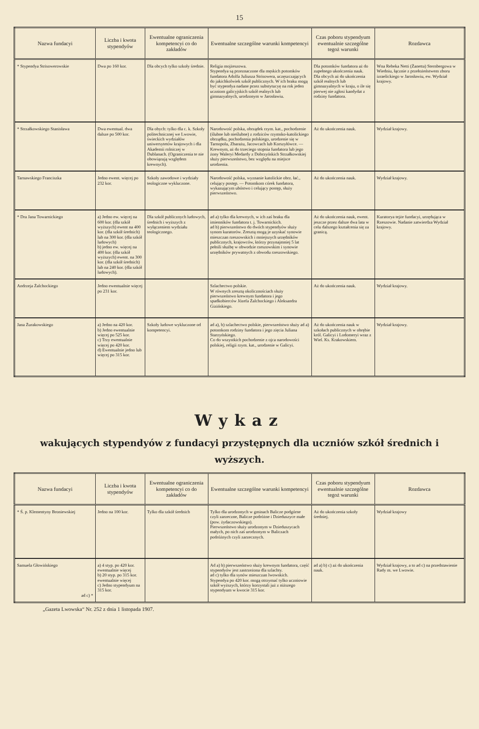15
| Nazwa fundacyi | Liczba i kwota stypendyów | Ewentualne ograniczenia kompetencyi co do zakładów | Ewentualne szczególne warunki kompetencyi | Czas poboru stypendyum ewentualnie szczególne tegoż warunki | Rozdawca |
| --- | --- | --- | --- | --- | --- |
| * Stypendya Strisowerowskie | Dwa po 160 kor. | Dla obcych tylko szkoły średnie. | Religia mojżeszowa. Stypendya są przeznaczone dla męskich potomków fundatora Adolfa Juliusza Strisowera, uczęszczających do jakichkolwiek szkół publicznych. W ich braku mogą być stypendya nadane przez substytucyę na rok jeden uczniom galicyjskich szkół realnych lub gimnazyalnych, urodzonym w Jarosławiu. | Dla potomków fundatora aż do zupełnego ukończenia nauk. Dla obcych aż do ukończenia szkół realnych lub gimnazyalnych w kraju, o ile się pierwej nie zgłosi kandydat z rodziny fundatora. | Wna Rebeka Netti (Żanetta) Sternbergowa w Wiedniu, łącznie z przełożeństwem zboru izraelickiego w Jarosławiu, ew. Wydział krajowy. |
| * Strzałkowskiego Stanisława | Dwa ewentual. dwa dalsze po 500 kor. | Dla obych: tylko dla c. k. Szkoły politechnicznej we Lwowie, świeckich wydziałów uniwersytetów krajowych i dla Akademii rolniczej w Dublanach. (Ograniczenia te nie obowiązują względem krewnych). | Narodowość polska, obrządek rzym. kat., pochodzenie (ślubne lub nieślubne) z rodziców rzymsko-katolickiego obrządku, pochodzenia polskiego, urodzenie się w Tarnopolu, Zbarażu, Jacowcach lub Korszyłówce. — Krewnym, aż do trzeciego stopnia fundatora lub jego żony Waleryi Medardy z Dobrzyńskich Strzałkowskiej służy pierwszeństwo, bez względu na miejsce urodzenia. | Aż do ukończenia nauk. | Wydział krajowy. |
| Tarnawskiego Franciszka | Jedno ewent. więcej po 232 kor. | Szkoły zawodowe i wydziały teologiczne wykluczone. | Narodowość polska, wyznanie katolickie obrz. łać., celujący postęp. — Potomkom córek fundatora, wykazującym ubóstwo i celujący postęp, służy pierwszeństwo. | Aż do ukończenia nauk. | Wydział krajowy. |
| * Dra Jana Towarnickiego | a) Jedno ew. więcej na 600 kor. (dla szkół wyższych) ewent na 400 kor. (dla szkół średnich) lub na 300 kor. (dla szkół ludowych) b) jedno ew. więcej na 400 kor. (dla szkół wyższych) ewent. na 300 kor. (dla szkół średnich) lub na 240 kor. (dla szkół ludowych). | Dla szkół publicznych ludowych, średnich i wyższych z wyłączeniem wydziału teologicznego. | ad a) tylko dla krewnych, w ich zaś braku dla imienników fundatora t. j. Towarnickich. ad b) pierwszeństwo do dwóch stypendyów służy synom kuratorów. Zresztą mogą je uzyskać synowie mieszczan rzeszowskich i mniejszych urzędników publicznych, krajowców, którzy przynajmniej 5 lat pełnili służbę w obwodzie rzeszowskim i synowie urzędników prywatnych z obwodu rzeszowskiego. | Aż do ukończenia nauk, ewent. jeszcze przez dalsze dwa lata w celu dalszego kształcenia się za granicą. | Kuratorya tejże fundacyi, urzędująca w Rzeszowie. Nadanie zatwierdza Wydział krajowy. |
| Andrzeja Żalchockiego | Jedno ewentualnie więcej po 231 kor. | | Szlachectwo polskie. W równych zresztą okolicznościach służy pierwszeństwo krewnym fundatora i jego spadkobierców Józefa Żalchockiego i Aleksandra Gizińskiego. | Aż do ukończenia nauk. | Wydział krajowy. |
| Jana Żurakowskiego | a) Jedno na 420 kor. b) Jedno ewentualnie więcej po 525 kor. c) Trzy ewentualnie więcej po 420 kor. d) Ewentualnie jedno lub więcej po 315 kor. | Szkoły ludowe wykluczone od kompetencyi. | ad a), b) szlachectwo polskie, pierwszeństwo służy ad a) potomkom rodziny fundatora i jego zięcia Juliana Starzyńskiego. Co do wszystkich pochodzenie z ojca narodowości polskiej, religii rzym. kat., urodzenie w Galicyi. | Aż do ukończenia nauk w szkołach publicznych w obrębie król. Galicyi i Lodomeryi wraz z Wiel. Ks. Krakowskiem. | Wydział krajowy. |
Wykaz
wakujących stypendyów z fundacyi przystępnych dla uczniów szkół średnich i wyższych.
| Nazwa fundacyi | Liczba i kwota stypendyów | Ewentualne ograniczenia kompetencyi co do zakładów | Ewentualne szczególne warunki kompetencyi | Czas poboru stypendyum ewentualnie szczególne tegoż warunki | Rozdawca |
| --- | --- | --- | --- | --- | --- |
| * Ś. p. Klementyny Broniewskiej | Jedno na 100 kor. | Tylko dla szkół średnich | Tylko dla urodzonych w gminach Balicze podgórne czyli zarzeczne, Balicze podróżne i Dzieduszyce małe (pow. żydaczowskiego). Pierwszeństwo służy urodzonym w Dzieduszycach małych, po nich zaś urodzonym w Baliczach podróżnych czyli zarzecznych. | Aż do ukończenia szkoły średniej. | Wydział krajowy |
| Samuela Głowińskiego ad c) * | a) 4 styp. po 420 kor. ewentualnie więcej b) 20 styp. po 315 kor. ewentualnie więcej c) Jedno stypendyum na 315 kor. | | Ad a) b) pierwszeństwo służy krewnym fundatora, część stypendyów jest zastrzeżona dla szlachty. ad c) tylko dla synów mieszczan lwowskich. Stypendya po 420 kor. mogą otrzymać tylko uczniowie szkół wyższych, którzy korzystali już z niższego stypendyum w kwocie 315 kor. | ad a) b) c) aż do ukończenia nauk. | Wydział krajowy, a to ad c) na przedstawienie Rady m. we Lwowie. |
„Gazeta Lwowska“ Nr. 252 z dnia 1 listopada 1907.